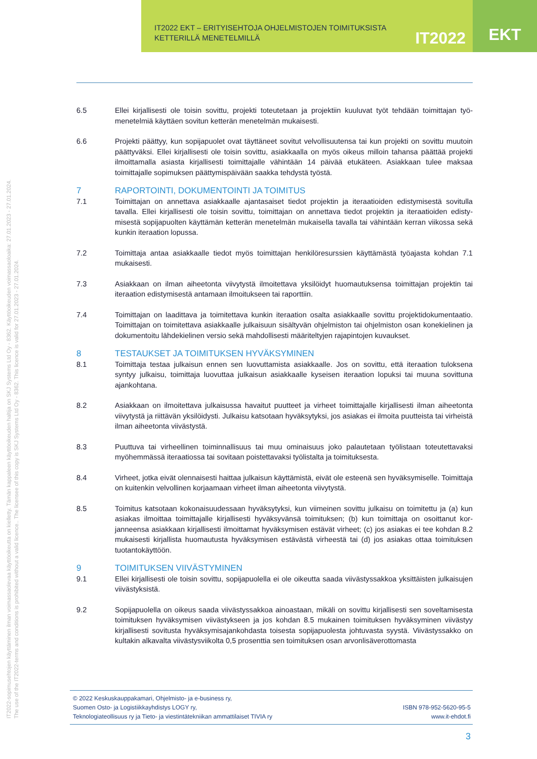IT2022 EKT – ERITYISEHTOJA OHJELMISTOJEN TOIMITUKSISTA
KETTERILLÄ MENETELMILLÄ
IT2022
EKT
IT2022-sopimusehtojen käyttäminen ilman voimassaolevaa käyttöoikeutta on kielletty. Tämän kappaleen käyttöoikeuden haltija on SKJ Systems Ltd Oy - 8362. Käyttöoikeuden voimassaoloaika: 27.01.2023 - 27.01.2024.
The use of the IT2022-terms and conditions is prohibited without a valid licence.. The licensee of this copy is SKJ Systems Ltd Oy - 8362. This licence is valid for 27.01.2023 - 27.01.2024.
6.5 Ellei kirjallisesti ole toisin sovittu, projekti toteutetaan ja projektiin kuuluvat työt tehdään toimittajan työ­menetelmiä käyttäen sovitun ketterän menetelmän mukaisesti.
6.6 Projekti päättyy, kun sopijapuolet ovat täyttäneet sovitut velvollisuutensa tai kun projekti on sovittu muu­toin päättyväksi. Ellei kirjallisesti ole toisin sovittu, asiakkaalla on myös oikeus milloin tahansa päättää projekti ilmoittamalla asiasta kirjallisesti toimittajalle vähintään 14 päivää etukäteen. Asiakkaan tulee maksaa toimittajalle sopimuksen päättymispäivään saakka tehdystä työstä.
7 RAPORTOINTI, DOKUMENTOINTI JA TOIMITUS
7.1 Toimittajan on annettava asiakkaalle ajantasaiset tiedot projektin ja iteraatioiden edistymisestä sovitulla tavalla. Ellei kirjallisesti ole toisin sovittu, toimittajan on annettava tiedot projektin ja iteraatioiden edisty­misestä sopijapuolten käyttämän ketterän menetelmän mukaisella tavalla tai vähintään kerran viikossa sekä kunkin iteraation lopussa.
7.2 Toimittaja antaa asiakkaalle tiedot myös toimittajan henkilöresurssien käyttämästä työajasta kohdan 7.1 mukaisesti.
7.3 Asiakkaan on ilman aiheetonta viivytystä ilmoitettava yksilöidyt huomautuksensa toimittajan projektin tai iteraation edistymisestä antamaan ilmoitukseen tai raporttiin.
7.4 Toimittajan on laadittava ja toimitettava kunkin iteraation osalta asiakkaalle sovittu projektidokumentaa­tio. Toimittajan on toimitettava asiakkaalle julkaisuun sisältyvän ohjelmiston tai ohjelmiston osan konekie­linen ja dokumentoitu lähdekielinen versio sekä mahdollisesti määriteltyjen rajapintojen kuvaukset.
8 TESTAUKSET JA TOIMITUKSEN HYVÄKSYMINEN
8.1 Toimittaja testaa julkaisun ennen sen luovuttamista asiakkaalle. Jos on sovittu, että iteraation tuloksena syntyy julkaisu, toimittaja luovuttaa julkaisun asiakkaalle kyseisen iteraation lopuksi tai muuna sovittuna ajankohtana.
8.2 Asiakkaan on ilmoitettava julkaisussa havaitut puutteet ja virheet toimittajalle kirjallisesti ilman aiheetonta viivytystä ja riittävän yksilöidysti. Julkaisu katsotaan hyväksytyksi, jos asiakas ei ilmoita puutteista tai vir­heistä ilman aiheetonta viivästystä.
8.3 Puuttuva tai virheellinen toiminnallisuus tai muu ominaisuus joko palautetaan työlistaan toteutettavaksi myöhemmässä iteraatiossa tai sovitaan poistettavaksi työlistalta ja toimituksesta.
8.4 Virheet, jotka eivät olennaisesti haittaa julkaisun käyttämistä, eivät ole esteenä sen hyväksymiselle. Toi­mittaja on kuitenkin velvollinen korjaamaan virheet ilman aiheetonta viivytystä.
8.5 Toimitus katsotaan kokonaisuudessaan hyväksytyksi, kun viimeinen sovittu julkaisu on toimitettu ja (a) kun asiakas ilmoittaa toimittajalle kirjallisesti hyväksyvänsä toimituksen; (b) kun toimittaja on osoittanut kor­janneensa asiakkaan kirjallisesti ilmoittamat hyväksymisen estävät virheet; (c) jos asiakas ei tee kohdan 8.2 mukaisesti kirjallista huomautusta hyväksymisen estävästä virheestä tai (d) jos asiakas ottaa toimituk­sen tuotantokäyttöön.
9 TOIMITUKSEN VIIVÄSTYMINEN
9.1 Ellei kirjallisesti ole toisin sovittu, sopijapuolella ei ole oikeutta saada viivästyssakkoa yksittäisten julkai­sujen viivästyksistä.
9.2 Sopijapuolella on oikeus saada viivästyssakkoa ainoastaan, mikäli on sovittu kirjallisesti sen soveltami­sesta toimituksen hyväksymisen viivästykseen ja jos kohdan 8.5 mukainen toimituksen hyväksyminen vii­västyy kirjallisesti sovitusta hyväksymisajankohdasta toisesta sopijapuolesta johtuvasta syystä. Viivästys­sakko on kultakin alkavalta viivästysviikolta 0,5 prosenttia sen toimituksen osan arvonlisäverottomasta
© 2022 Keskuskauppakamari, Ohjelmisto- ja e-business ry,
Suomen Osto- ja Logistiikkayhdistys LOGY ry,
Teknologiateollisuus ry ja Tieto- ja viestintätekniikan ammattilaiset TIVIA ry
ISBN 978-952-5620-95-5
www.it-ehdot.fi
3